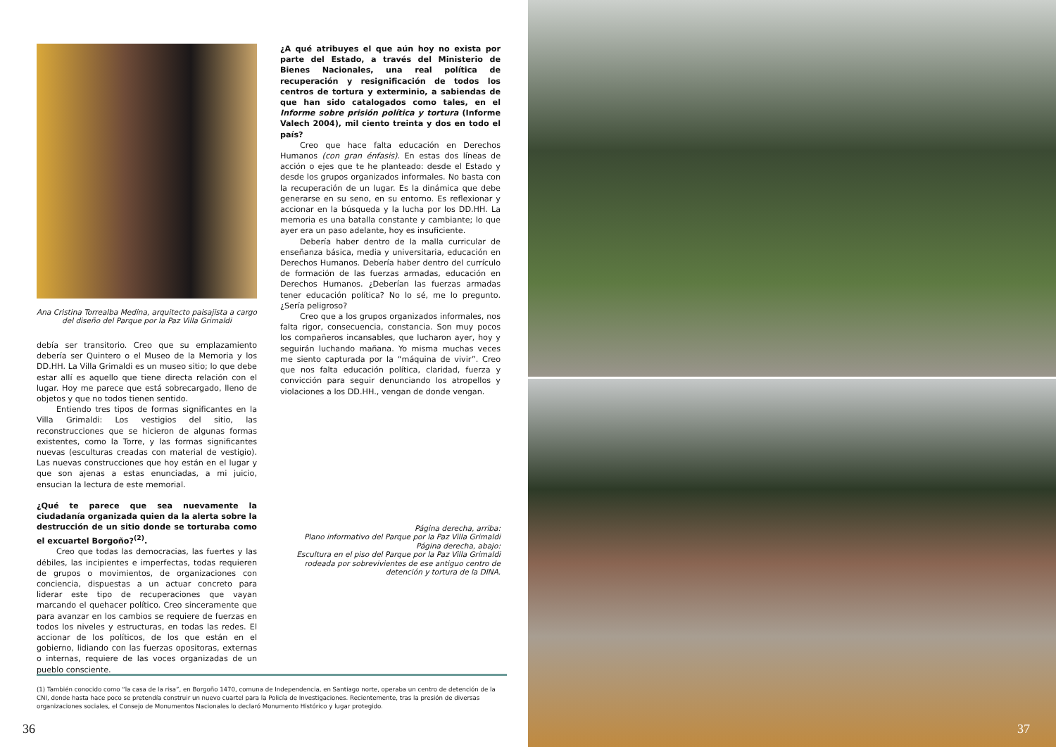Ana Cristina Torrealba Medina, arquitecto paisajista a cargo del diseño del Parque por la Paz Villa Grimaldi
debía ser transitorio. Creo que su emplazamiento debería ser Quintero o el Museo de la Memoria y los DD.HH. La Villa Grimaldi es un museo sitio; lo que debe estar allí es aquello que tiene directa relación con el lugar. Hoy me parece que está sobrecargado, lleno de objetos y que no todos tienen sentido.
Entiendo tres tipos de formas significantes en la Villa Grimaldi: Los vestigios del sitio, las reconstrucciones que se hicieron de algunas formas existentes, como la Torre, y las formas significantes nuevas (esculturas creadas con material de vestigio). Las nuevas construcciones que hoy están en el lugar y que son ajenas a estas enunciadas, a mi juicio, ensucian la lectura de este memorial.
¿Qué te parece que sea nuevamente la ciudadanía organizada quien da la alerta sobre la destrucción de un sitio donde se torturaba como el excuartel Borgoño?<sup>(2)</sup>.
Creo que todas las democracias, las fuertes y las débiles, las incipientes e imperfectas, todas requieren de grupos o movimientos, de organizaciones con conciencia, dispuestas a un actuar concreto para liderar este tipo de recuperaciones que vayan marcando el quehacer político. Creo sinceramente que para avanzar en los cambios se requiere de fuerzas en todos los niveles y estructuras, en todas las redes. El accionar de los políticos, de los que están en el gobierno, lidiando con las fuerzas opositoras, externas o internas, requiere de las voces organizadas de un pueblo consciente.
¿A qué atribuyes el que aún hoy no exista por parte del Estado, a través del Ministerio de Bienes Nacionales, una real política de recuperación y resignificación de todos los centros de tortura y exterminio, a sabiendas de que han sido catalogados como tales, en el Informe sobre prisión política y tortura (Informe Valech 2004), mil ciento treinta y dos en todo el país?
Creo que hace falta educación en Derechos Humanos (con gran énfasis). En estas dos líneas de acción o ejes que te he planteado: desde el Estado y desde los grupos organizados informales. No basta con la recuperación de un lugar. Es la dinámica que debe generarse en su seno, en su entorno. Es reflexionar y accionar en la búsqueda y la lucha por los DD.HH. La memoria es una batalla constante y cambiante; lo que ayer era un paso adelante, hoy es insuficiente.
Debería haber dentro de la malla curricular de enseñanza básica, media y universitaria, educación en Derechos Humanos. Debería haber dentro del currículo de formación de las fuerzas armadas, educación en Derechos Humanos. ¿Deberían las fuerzas armadas tener educación política? No lo sé, me lo pregunto. ¿Sería peligroso?
Creo que a los grupos organizados informales, nos falta rigor, consecuencia, constancia. Son muy pocos los compañeros incansables, que lucharon ayer, hoy y seguirán luchando mañana. Yo misma muchas veces me siento capturada por la “máquina de vivir”. Creo que nos falta educación política, claridad, fuerza y convicción para seguir denunciando los atropellos y violaciones a los DD.HH., vengan de donde vengan.
Página derecha, arriba:
Plano informativo del Parque por la Paz Villa Grimaldi
Página derecha, abajo:
Escultura en el piso del Parque por la Paz Villa Grimaldi rodeada por sobrevivientes de ese antiguo centro de detención y tortura de la DINA.
(1) También conocido como “la casa de la risa”, en Borgoño 1470, comuna de Independencia, en Santiago norte, operaba un centro de detención de la CNI, donde hasta hace poco se pretendía construir un nuevo cuartel para la Policía de Investigaciones. Recientemente, tras la presión de diversas organizaciones sociales, el Consejo de Monumentos Nacionales lo declaró Monumento Histórico y lugar protegido.
36
37